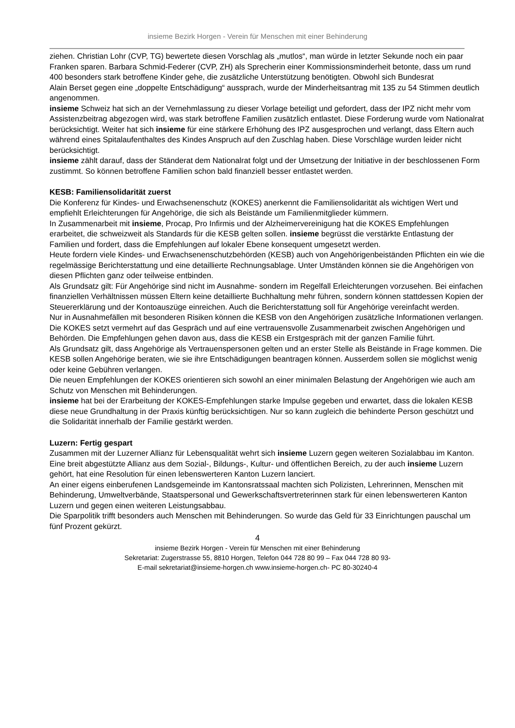insieme Bezirk Horgen - Verein für Menschen mit einer Behinderung
ziehen. Christian Lohr (CVP, TG) bewertete diesen Vorschlag als „mutlos“, man würde in letzter Sekunde noch ein paar Franken sparen. Barbara Schmid-Federer (CVP, ZH) als Sprecherin einer Kommissionsminderheit betonte, dass um rund 400 besonders stark betroffene Kinder gehe, die zusätzliche Unterstützung benötigten. Obwohl sich Bundesrat
Alain Berset gegen eine „doppelte Entschädigung“ aussprach, wurde der Minderheitsantrag mit 135 zu 54 Stimmen deutlich angenommen.
insieme Schweiz hat sich an der Vernehmlassung zu dieser Vorlage beteiligt und gefordert, dass der IPZ nicht mehr vom Assistenzbeitrag abgezogen wird, was stark betroffene Familien zusätzlich entlastet. Diese Forderung wurde vom Nationalrat berücksichtigt. Weiter hat sich insieme für eine stärkere Erhöhung des IPZ ausgesprochen und verlangt, dass Eltern auch während eines Spitalaufenthaltes des Kindes Anspruch auf den Zuschlag haben. Diese Vorschläge wurden leider nicht berücksichtigt.
insieme zählt darauf, dass der Ständerat dem Nationalrat folgt und der Umsetzung der Initiative in der beschlossenen Form zustimmt. So können betroffene Familien schon bald finanziell besser entlastet werden.
KESB: Familiensolidarität zuerst
Die Konferenz für Kindes- und Erwachsenenschutz (KOKES) anerkennt die Familiensolidarität als wichtigen Wert und empfiehlt Erleichterungen für Angehörige, die sich als Beistände um Familienmitglieder kümmern.
In Zusammenarbeit mit insieme, Procap, Pro Infirmis und der Alzheimervereinigung hat die KOKES Empfehlungen erarbeitet, die schweizweit als Standards für die KESB gelten sollen. insieme begrüsst die verstärkte Entlastung der Familien und fordert, dass die Empfehlungen auf lokaler Ebene konsequent umgesetzt werden.
Heute fordern viele Kindes- und Erwachsenenschutzbehörden (KESB) auch von Angehörigenbeiständen Pflichten ein wie die regelmässige Berichterstattung und eine detaillierte Rechnungsablage. Unter Umständen können sie die Angehörigen von diesen Pflichten ganz oder teilweise entbinden.
Als Grundsatz gilt: Für Angehörige sind nicht im Ausnahme- sondern im Regelfall Erleichterungen vorzusehen. Bei einfachen finanziellen Verhältnissen müssen Eltern keine detaillierte Buchhaltung mehr führen, sondern können stattdessen Kopien der Steuererklärung und der Kontoauszüge einreichen. Auch die Berichterstattung soll für Angehörige vereinfacht werden.
Nur in Ausnahmefällen mit besonderen Risiken können die KESB von den Angehörigen zusätzliche Informationen verlangen.
Die KOKES setzt vermehrt auf das Gespräch und auf eine vertrauensvolle Zusammenarbeit zwischen Angehörigen und Behörden. Die Empfehlungen gehen davon aus, dass die KESB ein Erstgespräch mit der ganzen Familie führt.
Als Grundsatz gilt, dass Angehörige als Vertrauenspersonen gelten und an erster Stelle als Beistände in Frage kommen. Die KESB sollen Angehörige beraten, wie sie ihre Entschädigungen beantragen können. Ausserdem sollen sie möglichst wenig oder keine Gebühren verlangen.
Die neuen Empfehlungen der KOKES orientieren sich sowohl an einer minimalen Belastung der Angehörigen wie auch am Schutz von Menschen mit Behinderungen.
insieme hat bei der Erarbeitung der KOKES-Empfehlungen starke Impulse gegeben und erwartet, dass die lokalen KESB diese neue Grundhaltung in der Praxis künftig berücksichtigen. Nur so kann zugleich die behinderte Person geschützt und die Solidarität innerhalb der Familie gestärkt werden.
Luzern: Fertig gespart
Zusammen mit der Luzerner Allianz für Lebensqualität wehrt sich insieme Luzern gegen weiteren Sozialabbau im Kanton.
Eine breit abgestützte Allianz aus dem Sozial-, Bildungs-, Kultur- und öffentlichen Bereich, zu der auch insieme Luzern gehört, hat eine Resolution für einen lebenswerteren Kanton Luzern lanciert.
An einer eigens einberufenen Landsgemeinde im Kantonsratssaal machten sich Polizisten, Lehrerinnen, Menschen mit Behinderung, Umweltverbände, Staatspersonal und Gewerkschaftsvertreterinnen stark für einen lebenswerteren Kanton Luzern und gegen einen weiteren Leistungsabbau.
Die Sparpolitik trifft besonders auch Menschen mit Behinderungen. So wurde das Geld für 33 Einrichtungen pauschal um fünf Prozent gekürzt.
4
insieme Bezirk Horgen - Verein für Menschen mit einer Behinderung
Sekretariat: Zugerstrasse 55, 8810 Horgen, Telefon 044 728 80 99 – Fax 044 728 80 93-
E-mail sekretariat@insieme-horgen.ch www.insieme-horgen.ch- PC 80-30240-4